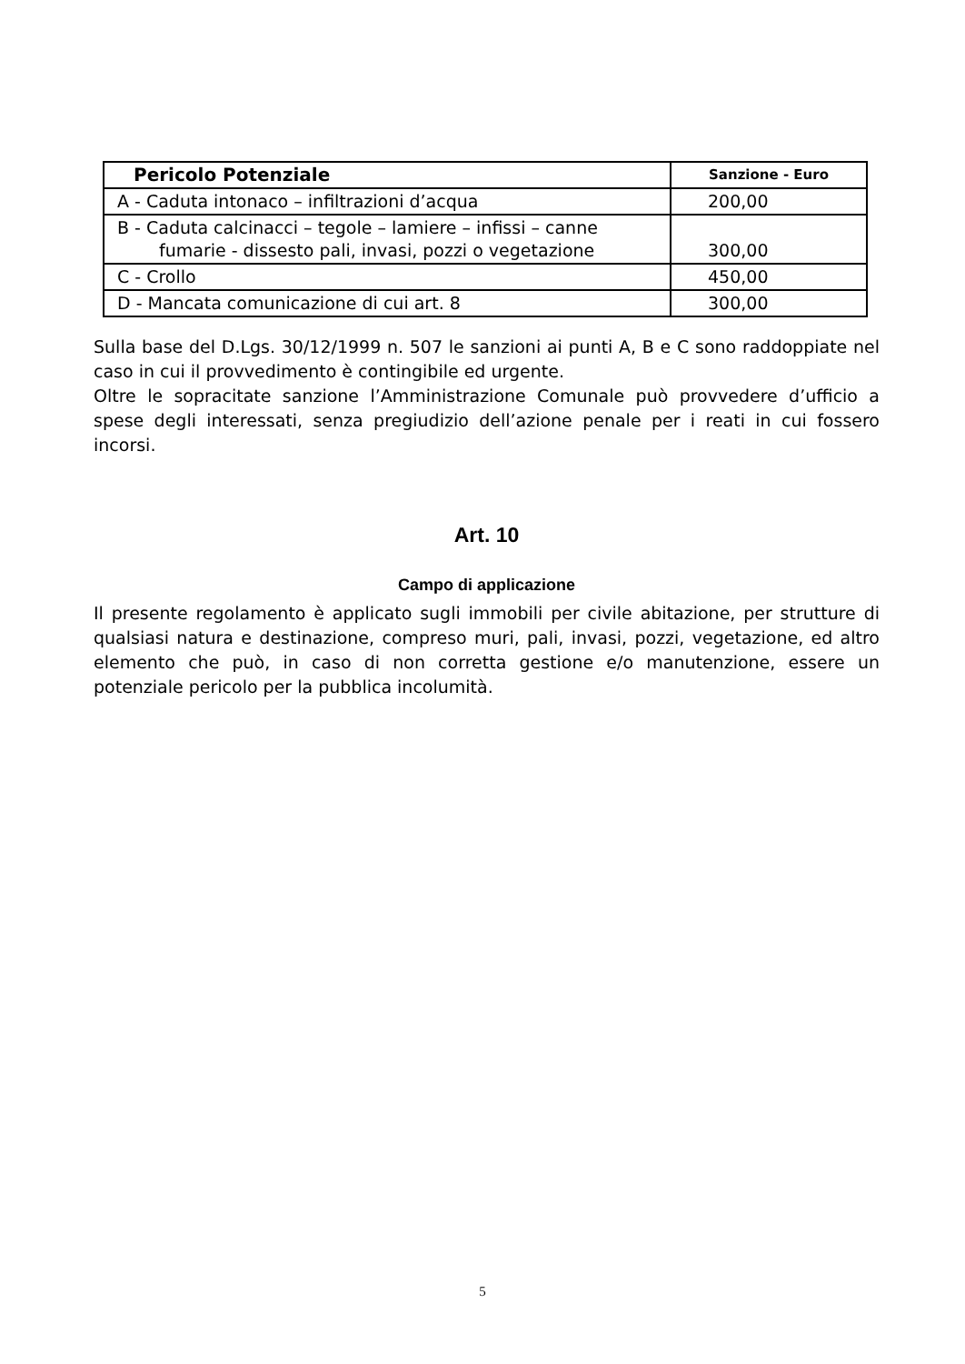| Pericolo Potenziale | Sanzione - Euro |
| --- | --- |
| A - Caduta intonaco – infiltrazioni d’acqua | 200,00 |
| B - Caduta calcinacci – tegole – lamiere – infissi – canne fumarie - dissesto pali, invasi, pozzi o vegetazione | 300,00 |
| C - Crollo | 450,00 |
| D - Mancata comunicazione di cui art. 8 | 300,00 |
Sulla base del D.Lgs. 30/12/1999 n. 507 le sanzioni ai punti A, B e C sono raddoppiate nel caso in cui il provvedimento è contingibile ed urgente.
Oltre le sopracitate sanzione l’Amministrazione Comunale può provvedere d’ufficio a spese degli interessati, senza pregiudizio dell’azione penale per i reati in cui fossero incorsi.
Art. 10
Campo di applicazione
Il presente regolamento è applicato sugli immobili per civile abitazione, per strutture di qualsiasi natura e destinazione, compreso muri, pali, invasi, pozzi, vegetazione, ed altro elemento che può, in caso di non corretta gestione e/o manutenzione, essere un potenziale pericolo per la pubblica incolumità.
5